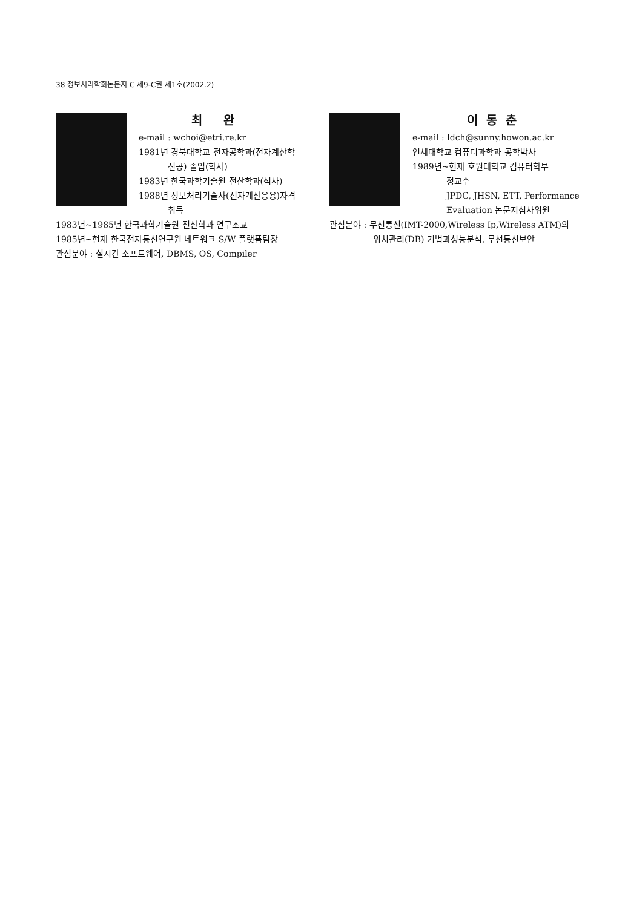38 정보처리학회논문지 C 제9-C권 제1호(2002.2)
최 완
e-mail : wchoi@etri.re.kr
1981년 경북대학교 전자공학과(전자계산학
전공) 졸업(학사)
1983년 한국과학기술원 전산학과(석사)
1988년 정보처리기술사(전자계산응용)자격
취득
1983년~1985년 한국과학기술원 전산학과 연구조교
1985년~현재 한국전자통신연구원 네트워크 S/W 플랫폼팀장
관심분야 : 실시간 소프트웨어, DBMS, OS, Compiler
이동춘
e-mail : ldch@sunny.howon.ac.kr
연세대학교 컴퓨터과학과 공학박사
1989년~현재 호원대학교 컴퓨터학부
정교수
JPDC, JHSN, ETT, Performance
Evaluation 논문지심사위원
관심분야 : 무선통신(IMT-2000,Wireless Ip,Wireless ATM)의
위치관리(DB) 기법과성능분석, 무선통신보안